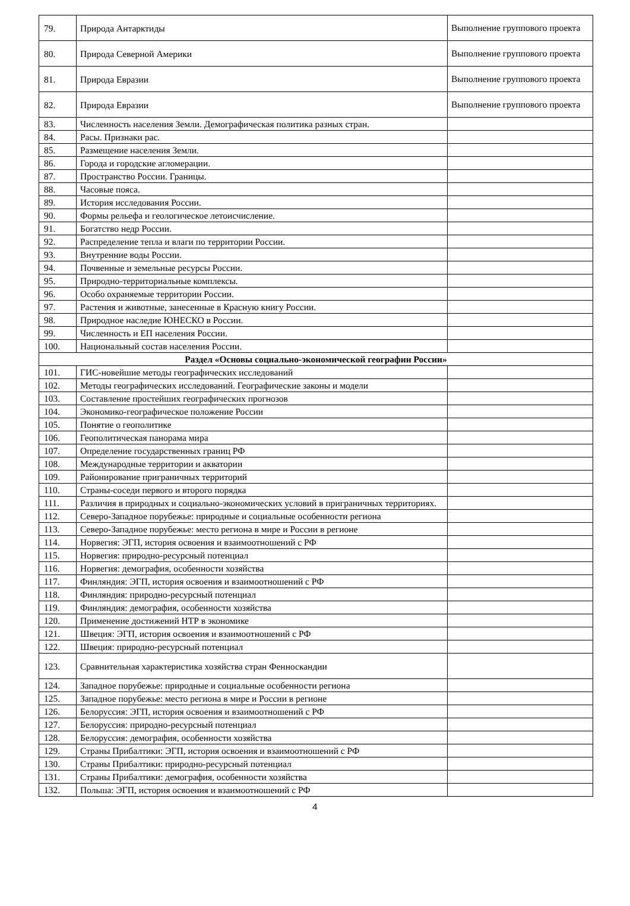| 79. | Природа Антарктиды | Выполнение группового проекта |
| 80. | Природа Северной Америки | Выполнение группового проекта |
| 81. | Природа Евразии | Выполнение группового проекта |
| 82. | Природа Евразии | Выполнение группового проекта |
| 83. | Численность населения Земли. Демографическая политика разных стран. | |
| 84. | Расы. Признаки рас. | |
| 85. | Размещение населения Земли. | |
| 86. | Города и городские агломерации. | |
| 87. | Пространство России. Границы. | |
| 88. | Часовые пояса. | |
| 89. | История исследования России. | |
| 90. | Формы рельефа и геологическое летоисчисление. | |
| 91. | Богатство недр России. | |
| 92. | Распределение тепла и влаги по территории России. | |
| 93. | Внутренние воды России. | |
| 94. | Почвенные и земельные ресурсы России. | |
| 95. | Природно-территориальные комплексы. | |
| 96. | Особо охраняемые территории России. | |
| 97. | Растения и животные, занесенные в Красную книгу России. | |
| 98. | Природное наследие ЮНЕСКО в России. | |
| 99. | Численность и ЕП населения России. | |
| 100. | Национальный состав населения России. | |
| Раздел «Основы социально-экономической географии России» | | |
| 101. | ГИС-новейшие методы географических исследований | |
| 102. | Методы географических исследований. Географические законы и модели | |
| 103. | Составление простейших географических прогнозов | |
| 104. | Экономико-географическое положение России | |
| 105. | Понятие о геополитике | |
| 106. | Геополитическая панорама мира | |
| 107. | Определение государственных границ РФ | |
| 108. | Международные территории и акватории | |
| 109. | Районирование приграничных территорий | |
| 110. | Страны-соседи первого и второго порядка | |
| 111. | Различия в природных и социально-экономических условий в приграничных территориях. | |
| 112. | Северо-Западное порубежье: природные и социальные особенности региона | |
| 113. | Северо-Западное порубежье: место региона в мире и России в регионе | |
| 114. | Норвегия: ЭГП, история освоения и взаимоотношений с РФ | |
| 115. | Норвегия: природно-ресурсный потенциал | |
| 116. | Норвегия: демография, особенности хозяйства | |
| 117. | Финляндия: ЭГП, история освоения и взаимоотношений с РФ | |
| 118. | Финляндия: природно-ресурсный потенциал | |
| 119. | Финляндия: демография, особенности хозяйства | |
| 120. | Применение достижений НТР в экономике | |
| 121. | Швеция: ЭГП, история освоения и взаимоотношений с РФ | |
| 122. | Швеция: природно-ресурсный потенциал | |
| 123. | Сравнительная характеристика хозяйства стран Фенноскандии | |
| 124. | Западное порубежье: природные и социальные особенности региона | |
| 125. | Западное порубежье: место региона в мире и России в регионе | |
| 126. | Белоруссия: ЭГП, история освоения и взаимоотношений с РФ | |
| 127. | Белоруссия: природно-ресурсный потенциал | |
| 128. | Белоруссия: демография, особенности хозяйства | |
| 129. | Страны Прибалтики: ЭГП, история освоения и взаимоотношений с РФ | |
| 130. | Страны Прибалтики: природно-ресурсный потенциал | |
| 131. | Страны Прибалтики: демография, особенности хозяйства | |
| 132. | Польша: ЭГП, история освоения и взаимоотношений с РФ | |
4